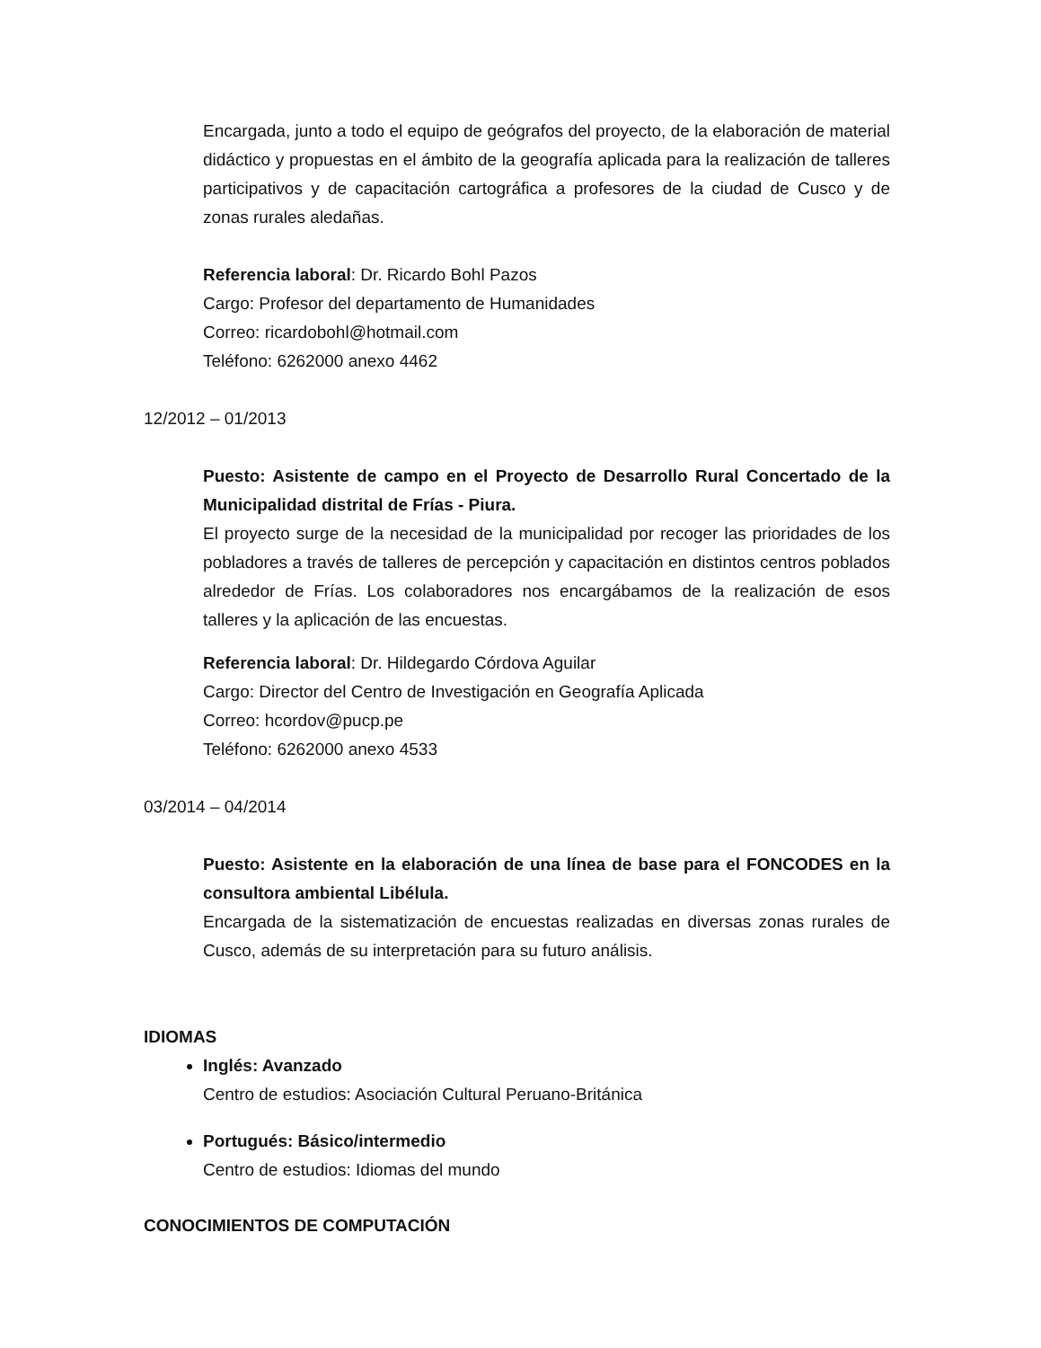Encargada, junto a todo el equipo de geógrafos del proyecto, de la elaboración de material didáctico y propuestas en el ámbito de la geografía aplicada para la realización de talleres participativos y de capacitación cartográfica a profesores de la ciudad de Cusco y de zonas rurales aledañas.
Referencia laboral: Dr. Ricardo Bohl Pazos
Cargo: Profesor del departamento de Humanidades
Correo: ricardobohl@hotmail.com
Teléfono: 6262000 anexo 4462
12/2012 – 01/2013
Puesto: Asistente de campo en el Proyecto de Desarrollo Rural Concertado de la Municipalidad distrital de Frías - Piura.
El proyecto surge de la necesidad de la municipalidad por recoger las prioridades de los pobladores a través de talleres de percepción y capacitación en distintos centros poblados alrededor de Frías. Los colaboradores nos encargábamos de la realización de esos talleres y la aplicación de las encuestas.
Referencia laboral: Dr. Hildegardo Córdova Aguilar
Cargo: Director del Centro de Investigación en Geografía Aplicada
Correo: hcordov@pucp.pe
Teléfono: 6262000 anexo 4533
03/2014 – 04/2014
Puesto: Asistente en la elaboración de una línea de base para el FONCODES en la consultora ambiental Libélula.
Encargada de la sistematización de encuestas realizadas en diversas zonas rurales de Cusco, además de su interpretación para su futuro análisis.
IDIOMAS
Inglés: Avanzado
Centro de estudios: Asociación Cultural Peruano-Británica
Portugués: Básico/intermedio
Centro de estudios: Idiomas del mundo
CONOCIMIENTOS DE COMPUTACIÓN